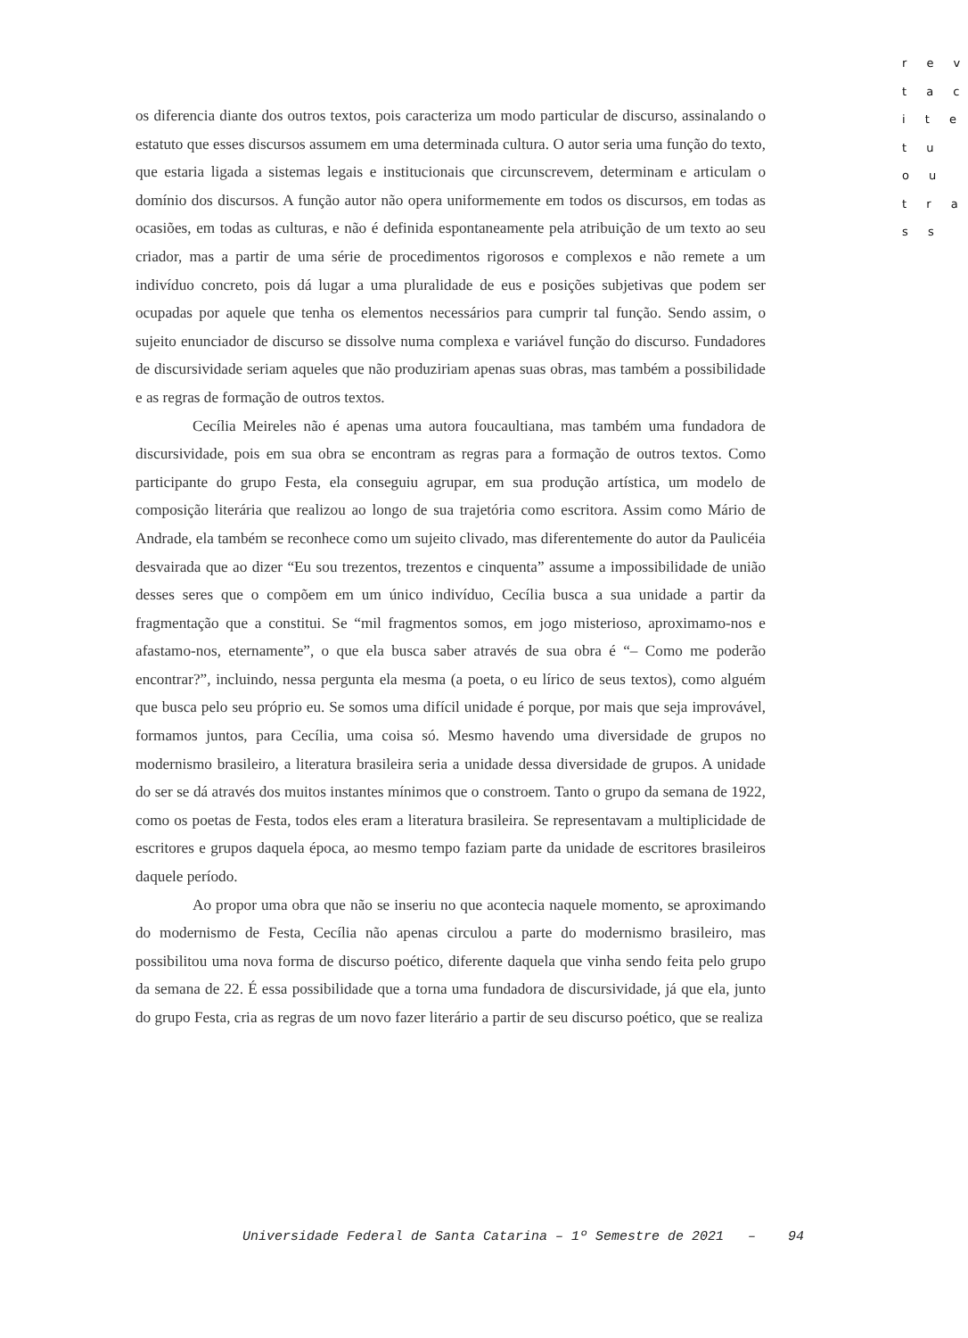r e v
t a c
i t e
t u
o u
t r a
s s
os diferencia diante dos outros textos, pois caracteriza um modo particular de discurso, assinalando o estatuto que esses discursos assumem em uma determinada cultura. O autor seria uma função do texto, que estaria ligada a sistemas legais e institucionais que circunscrevem, determinam e articulam o domínio dos discursos. A função autor não opera uniformemente em todos os discursos, em todas as ocasiões, em todas as culturas, e não é definida espontaneamente pela atribuição de um texto ao seu criador, mas a partir de uma série de procedimentos rigorosos e complexos e não remete a um indivíduo concreto, pois dá lugar a uma pluralidade de eus e posições subjetivas que podem ser ocupadas por aquele que tenha os elementos necessários para cumprir tal função. Sendo assim, o sujeito enunciador de discurso se dissolve numa complexa e variável função do discurso. Fundadores de discursividade seriam aqueles que não produziriam apenas suas obras, mas também a possibilidade e as regras de formação de outros textos.
Cecília Meireles não é apenas uma autora foucaultiana, mas também uma fundadora de discursividade, pois em sua obra se encontram as regras para a formação de outros textos. Como participante do grupo Festa, ela conseguiu agrupar, em sua produção artística, um modelo de composição literária que realizou ao longo de sua trajetória como escritora. Assim como Mário de Andrade, ela também se reconhece como um sujeito clivado, mas diferentemente do autor da Paulicéia desvairada que ao dizer “Eu sou trezentos, trezentos e cinquenta” assume a impossibilidade de união desses seres que o compõem em um único indivíduo, Cecília busca a sua unidade a partir da fragmentação que a constitui. Se “mil fragmentos somos, em jogo misterioso, aproximamo-nos e afastamo-nos, eternamente”, o que ela busca saber através de sua obra é “– Como me poderão encontrar?”, incluindo, nessa pergunta ela mesma (a poeta, o eu lírico de seus textos), como alguém que busca pelo seu próprio eu. Se somos uma difícil unidade é porque, por mais que seja improvável, formamos juntos, para Cecília, uma coisa só. Mesmo havendo uma diversidade de grupos no modernismo brasileiro, a literatura brasileira seria a unidade dessa diversidade de grupos. A unidade do ser se dá através dos muitos instantes mínimos que o constroem. Tanto o grupo da semana de 1922, como os poetas de Festa, todos eles eram a literatura brasileira. Se representavam a multiplicidade de escritores e grupos daquela época, ao mesmo tempo faziam parte da unidade de escritores brasileiros daquele período.
Ao propor uma obra que não se inseriu no que acontecia naquele momento, se aproximando do modernismo de Festa, Cecília não apenas circulou a parte do modernismo brasileiro, mas possibilitou uma nova forma de discurso poético, diferente daquela que vinha sendo feita pelo grupo da semana de 22. É essa possibilidade que a torna uma fundadora de discursividade, já que ela, junto do grupo Festa, cria as regras de um novo fazer literário a partir de seu discurso poético, que se realiza
Universidade Federal de Santa Catarina – 1º Semestre de 2021 – 94